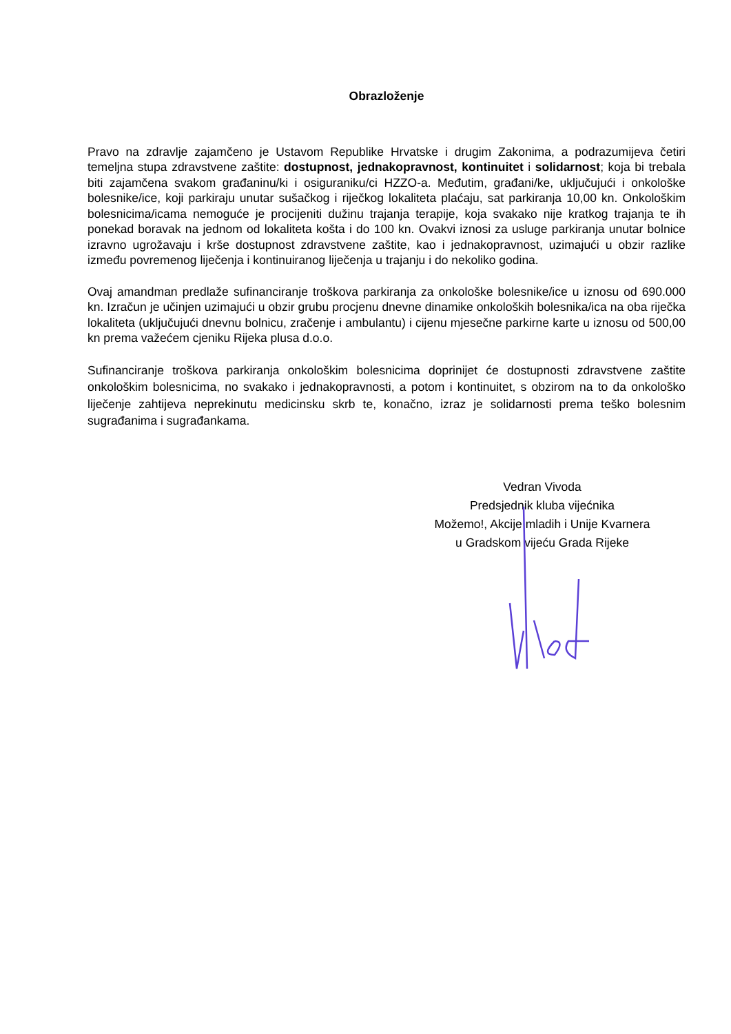Obrazloženje
Pravo na zdravlje zajamčeno je Ustavom Republike Hrvatske i drugim Zakonima, a podrazumijeva četiri temeljna stupa zdravstvene zaštite: dostupnost, jednakopravnost, kontinuitet i solidarnost; koja bi trebala biti zajamčena svakom građaninu/ki i osiguraniku/ci HZZO-a. Međutim, građani/ke, uključujući i onkološke bolesnike/ice, koji parkiraju unutar sušačkog i riječkog lokaliteta plaćaju, sat parkiranja 10,00 kn. Onkološkim bolesnicima/icama nemoguće je procijeniti dužinu trajanja terapije, koja svakako nije kratkog trajanja te ih ponekad boravak na jednom od lokaliteta košta i do 100 kn. Ovakvi iznosi za usluge parkiranja unutar bolnice izravno ugrožavaju i krše dostupnost zdravstvene zaštite, kao i jednakopravnost, uzimajući u obzir razlike između povremenog liječenja i kontinuiranog liječenja u trajanju i do nekoliko godina.
Ovaj amandman predlaže sufinanciranje troškova parkiranja za onkološke bolesnike/ice u iznosu od 690.000 kn. Izračun je učinjen uzimajući u obzir grubu procjenu dnevne dinamike onkoloških bolesnika/ica na oba riječka lokaliteta (uključujući dnevnu bolnicu, zračenje i ambulantu) i cijenu mjesečne parkirne karte u iznosu od 500,00 kn prema važećem cjeniku Rijeka plusa d.o.o.
Sufinanciranje troškova parkiranja onkološkim bolesnicima doprinijet će dostupnosti zdravstvene zaštite onkološkim bolesnicima, no svakako i jednakopravnosti, a potom i kontinuitet, s obzirom na to da onkološko liječenje zahtijeva neprekinutu medicinsku skrb te, konačno, izraz je solidarnosti prema teško bolesnim sugrađanima i sugrađankama.
Vedran Vivoda
Predsjednik kluba vijećnika
Možemo!, Akcije mladih i Unije Kvarnera
u Gradskom vijeću Grada Rijeke